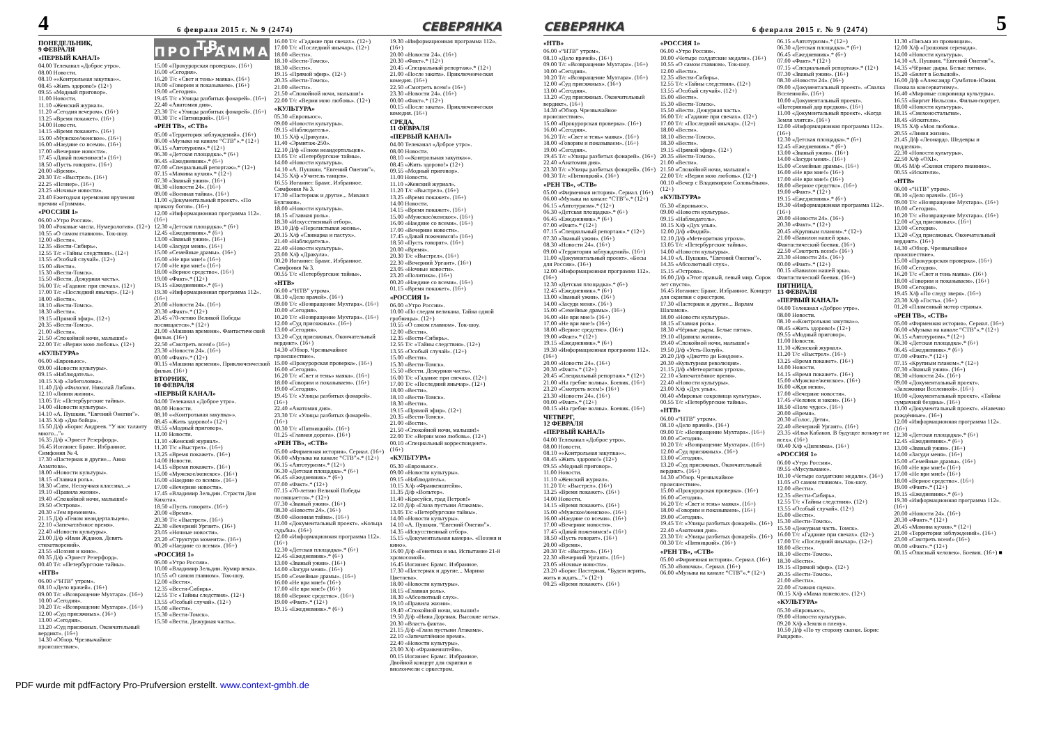4 6 февраля 2015 г. № 9 (2474) СЕВЕРЯНКА
ПОНЕДЕЛЬНИК,
9 ФЕВРАЛЯ
«ПЕРВЫЙ КАНАЛ»
04.00 Телеканал «Доброе утро».
08.00 Новости.
08.10 ««Контрольная закупка»».
08.45 «Жить здорово!» (12+)
09.55 «Модный приговор».
11.00 Новости.
11.10 «Женский журнал».
11.20 «Сегодня вечером». (16+)
13.25 «Время покажет». (16+)
14.00 Новости.
14.15 «Время покажет». (16+)
15.00 «Мужское/женское». (16+)
16.00 «Наедине со всеми». (16+)
17.00 «Вечерние новости».
17.45 «Давай поженимся!» (16+)
18.50 «Пусть говорят». (16+)
20.00 «Время».
20.30 Т/с «Выстрел». (16+)
22.25 «Познер». (16+)
23.25 «Ночные новости».
23.40 Ежегодная церемония вручения премии «Грэмми».
«РОССИЯ 1»
06.00 «Утро России».
10.00 «Роковые числа. Нумерология». (12+)
10.55 «О самом главном». Ток-шоу.
12.00 «Вести».
12.35 «Вести-Сибирь».
12.55 Т/с «Тайны следствия». (12+)
13.55 «Особый случай». (12+)
15.00 «Вести».
15.30 «Вести-Томск».
15.50 «Вести. Дежурная часть».
16.00 Т/с «Гадание при свечах». (12+)
17.00 Т/с «Последний янычар». (12+)
18.00 «Вести».
18.10 «Вести-Томск».
18.30 «Вести».
19.15 «Прямой эфир». (12+)
20.35 «Вести-Томск».
21.00 «Вести».
21.50 «Спокойной ночи, малыши!»
22.00 Т/с «Верни мою любовь». (12+)
«КУЛЬТУРА»
06.00 «Евроньюс».
09.00 «Новости культуры».
09.15 «Наблюдатель».
10.15 Х/ф «Забеголовка».
11.40 Д/ф «Филолог. Николай Либан».
12.10 «Линия жизни».
13.05 Т/с «Петербургские тайны».
14.00 «Новости культуры».
14.10 «А. Пушкин. “Евгений Онегин”».
14.35 Х/ф «Два бойца».
15.50 Д/ф «Борис Андреев. “У нас таланту много...”»
16.35 Д/ф «Эрнест Резерфорд».
16.45 Иоганнес Брамс. Избранное. Симфония № 4.
17.30 «Пастернак и другие... Анна Ахматова».
18.00 «Новости культуры».
18.15 «Главная роль».
18.30 «Сати. Нескучная классика...»
19.10 «Правила жизни».
19.40 «Спокойной ночи, малыши!»
19.50 «Острова».
20.30 «Тем временем».
21.15 Д/ф «Геном неандертальцев».
22.10 «Запечатлённое время».
22.40 «Новости культуры».
23.00 Д/ф «Иван Жданов. Девять стихотворений».
23.55 «Поэзия и кино».
00.35 Д/ф «Эрнест Резерфорд».
00.40 Т/с «Петербургские тайны».
«НТВ»
06.00 «“НТВ” утром».
08.10 «Дело врачей». (16+)
09.00 Т/с «Возвращение Мухтара». (16+)
10.00 «Сегодня».
10.20 Т/с «Возвращение Мухтара». (16+)
12.00 «Суд присяжных». (16+)
13.00 «Сегодня».
13.20 «Суд присяжных. Окончательный вердикт». (16+)
14.30 «Обзор. Чрезвычайное происшествие».
ТВ-ПРОГРАММА
15.00 «Прокурорская проверка». (16+)
16.00 «Сегодня».
16.20 Т/с «Свет и тень» маяка». (16+)
18.00 «Говорим и показываем». (16+)
19.00 «Сегодня».
19.45 Т/с «Улицы разбитых фонарей». (16+)
22.40 «Анатомия дня».
23.30 Т/с «Улицы разбитых фонарей». (16+)
00.30 Т/с «Пятницкий». (16+)
«РЕН ТВ», «СТВ»
05.00 «Территория заблуждений». (16+)
06.00 «Музыка на канале “СТВ”».* (12+)
06.15 «Автотуризм».* (12+)
06.30 «Детская площадка».* (6+)
06.45 «Ежедневник».* (6+)
07.00 «Специальный репортаж».* (12+)
07.15 «Мамина кухня».* (12+)
07.30 «Званый ужин». (16+)
08.30 «Новости 24». (16+)
09.00 «Военная тайна». (16+)
11.00 «Документальный проект». «По приказу богов». (16+)
12.00 «Информационная программа 112». (16+)
12.30 «Детская площадка».* (6+)
12.45 «Ежедневник».* (6+)
13.00 «Званый ужин». (16+)
14.00 «Засуди меня». (16+)
15.00 «Семейные драмы». (16+)
16.00 «Не ври мне!» (16+)
17.00 «Не ври мне!» (16+)
18.00 «Верное средство». (16+)
19.00 «Факт».* (12+)
19.15 «Ежедневник».* (6+)
19.30 «Информационная программа 112». (16+)
20.00 «Новости 24». (16+)
20.30 «Факт».* (12+)
20.45 «70-летию Великой Победы посвящается».* (12+)
21.00 «Машина времени». Фантастический фильм. (16+)
22.50 «Смотреть всем!» (16+)
23.30 «Новости 24». (16+)
00.00 «Факт».* (12+)
00.15 «Машина времени». Приключенческий фильм. (16+)
ВТОРНИК,
10 ФЕВРАЛЯ
«ПЕРВЫЙ КАНАЛ»
04.00 Телеканал «Доброе утро».
08.00 Новости.
08.10 ««Контрольная закупка»».
08.45 «Жить здорово!» (12+)
09.55 «Модный приговор».
11.00 Новости.
11.10 «Женский журнал».
11.20 Т/с «Выстрел». (16+)
13.25 «Время покажет». (16+)
14.00 Новости.
14.15 «Время покажет». (16+)
15.00 «Мужское/женское». (16+)
16.00 «Наедине со всеми». (16+)
17.00 «Вечерние новости».
17.45 «Владимир Зельдин. Страсти Дон Кихота».
18.50 «Пусть говорят». (16+)
20.00 «Время».
20.30 Т/с «Выстрел». (16+)
22.30 «Вечерний Ургант». (16+)
23.05 «Ночные новости».
23.20 «Структура момента». (16+)
00.20 «Наедине со всеми». (16+)
«РОССИЯ 1»
06.00 «Утро России».
10.00 «Владимир Зельдин. Кумир века».
10.55 «О самом главном». Ток-шоу.
12.00 «Вести».
12.35 «Вести-Сибирь».
12.55 Т/с «Тайны следствия». (12+)
13.55 «Особый случай». (12+)
15.00 «Вести».
15.30 «Вести-Томск».
15.50 «Вести. Дежурная часть».
16.00 Т/с «Гадание при свечах». (12+)
17.00 Т/с «Последний янычар». (12+)
18.00 «Вести».
18.10 «Вести-Томск».
18.30 «Вести».
19.15 «Прямой эфир». (12+)
20.35 «Вести-Томск».
21.00 «Вести».
21.50 «Спокойной ночи, малыши!»
22.00 Т/с «Верни мою любовь». (12+)
«КУЛЬТУРА»
05.30 «Евроньюс».
09.00 «Новости культуры».
09.15 «Наблюдатель».
10.15 Х/ф «Дракула».
11.40 «Эрмитаж-250».
12.10 Д/ф «Геном неандертальцев».
13.05 Т/с «Петербургские тайны».
14.00 «Новости культуры».
14.10 «А. Пушкин. “Евгений Онегин”».
14.35 Х/ф «Учитель танцев».
16.55 Иоганнес Брамс. Избранное. Симфония № 3.
17.30 «Пастернак и другие... Михаил Булгаков».
18.00 «Новости культуры».
18.15 «Главная роль».
18.30 «Искусственный отбор».
19.10 Д/ф «Перелистывая жизнь».
20.15 Х/ф «Свинарка и пастух».
21.40 «Наблюдатель».
22.40 «Новости культуры».
23.00 Х/ф «Дракула».
00.20 Иоганнес Брамс. Избранное. Симфония № 3.
00.55 Т/с «Петербургские тайны».
«НТВ»
06.00 «“НТВ” утром».
08.10 «Дело врачей». (16+)
09.00 Т/с «Возвращение Мухтара». (16+)
10.00 «Сегодня».
10.20 Т/с «Возвращение Мухтара». (16+)
12.00 «Суд присяжных». (16+)
13.00 «Сегодня».
13.20 «Суд присяжных. Окончательный вердикт». (16+)
14.30 «Обзор. Чрезвычайное происшествие».
15.00 «Прокурорская проверка». (16+)
16.00 «Сегодня».
16.20 Т/с «Свет и тень» маяка». (16+)
18.00 «Говорим и показываем». (16+)
19.00 «Сегодня».
19.45 Т/с «Улицы разбитых фонарей». (16+)
22.40 «Анатомия дня».
23.30 Т/с «Улицы разбитых фонарей». (16+)
00.30 Т/с «Пятницкий». (16+)
01.25 «Главная дорога». (16+)
«РЕН ТВ», «СТВ»
05.00 «Фирменная история». Сериал. (16+)
06.00 «Музыка на канале “СТВ”».* (12+)
06.15 «Автотуризм».* (12+)
06.30 «Детская площадка».* (6+)
06.45 «Ежедневник».* (6+)
07.00 «Факт».* (12+)
07.15 «70-летию Великой Победы посвящается».* (12+)
07.30 «Званый ужин». (16+)
08.30 «Новости 24». (16+)
09.00 «Военная тайна». (16+)
11.00 «Документальный проект». «Кольца судьбы». (16+)
12.00 «Информационная программа 112». (16+)
12.30 «Детская площадка».* (6+)
12.45 «Ежедневник».* (6+)
13.00 «Званый ужин». (16+)
14.00 «Засуди меня». (16+)
15.00 «Семейные драмы». (16+)
16.00 «Не ври мне!» (16+)
17.00 «Не ври мне!» (16+)
18.00 «Верное средство». (16+)
19.00 «Факт».* (12+)
19.15 «Ежедневник».* (6+)
19.30 «Информационная программа 112». (16+)
20.00 «Новости 24». (16+)
20.30 «Факт».* (12+)
20.45 «Специальный репортаж».* (12+)
21.00 «После заката». Приключенческая комедия. (16+)
22.50 «Смотреть всем!» (16+)
23.30 «Новости 24». (16+)
00.00 «Факт».* (12+)
00.15 «После заката». Приключенческая комедия. (16+)
СРЕДА,
11 ФЕВРАЛЯ
«ПЕРВЫЙ КАНАЛ»
04.00 Телеканал «Доброе утро».
08.00 Новости.
08.10 ««Контрольная закупка»».
08.45 «Жить здорово!» (12+)
09.55 «Модный приговор».
11.00 Новости.
11.10 «Женский журнал».
11.20 Т/с «Выстрел». (16+)
13.25 «Время покажет». (16+)
14.00 Новости.
14.15 «Время покажет». (16+)
15.00 «Мужское/женское». (16+)
16.00 «Наедине со всеми». (16+)
17.00 «Вечерние новости».
17.45 «Давай поженимся!» (16+)
18.50 «Пусть говорят». (16+)
20.00 «Время».
20.30 Т/с «Выстрел». (16+)
22.30 «Вечерний Ургант». (16+)
23.05 «Ночные новости».
23.20 «Политика». (16+)
00.20 «Наедине со всеми». (16+)
01.15 «Время покажет». (16+)
«РОССИЯ 1»
06.00 «Утро России».
10.00 «По следам великана. Тайна одной гробницы». (12+)
10.55 «О самом главном». Ток-шоу.
12.00 «Вести».
12.35 «Вести-Сибирь».
12.55 Т/с «Тайны следствия». (12+)
13.55 «Особый случай». (12+)
15.00 «Вести».
15.30 «Вести-Томск».
15.50 «Вести. Дежурная часть».
16.00 Т/с «Гадание при свечах». (12+)
17.00 Т/с «Последний янычар». (12+)
18.00 «Вести».
18.10 «Вести-Томск».
18.30 «Вести».
19.15 «Прямой эфир». (12+)
20.35 «Вести-Томск».
21.00 «Вести».
21.50 «Спокойной ночи, малыши!»
22.00 Т/с «Верни мою любовь». (12+)
00.10 «Специальный корреспондент». (16+)
«КУЛЬТУРА»
05.30 «Евроньюс».
09.00 «Новости культуры».
09.15 «Наблюдатель».
10.15 Х/ф «Франкенштейн».
11.35 Д/ф «Вольтер».
11.40 «Красуйся, град Петров!»
12.10 Д/ф «Глаза пустыни Атакама».
13.05 Т/с «Петербургские тайны».
14.00 «Новости культуры».
14.10 «А. Пушкин. “Евгений Онегин”».
14.35 «Искусственный отбор».
15.15 «Документальная камера». «Поэзия и кино».
16.00 Д/ф «Генетика и мы. Испытание 21-й хромосомой».
16.45 Иоганнес Брамс. Избранное.
17.30 «Пастернак и другие... Марина Цветаева».
18.00 «Новости культуры».
18.15 «Главная роль».
18.30 «Абсолютный слух».
19.10 «Правила жизни».
19.40 «Спокойной ночи, малыши!»
19.50 Д/ф «Нина Дорлиак. Высокие ноты».
20.30 «Власть факта».
21.15 Д/ф «Глаза пустыни Атакама».
22.10 «Запечатлённое время».
22.40 «Новости культуры».
23.00 Х/ф «Франкенштейн».
00.15 Иоганнес Брамс. Избранное. Двойной концерт для скрипки и виолончели с оркестром.
СЕВЕРЯНКА 6 февраля 2015 г. № 9 (2474) 5
«НТВ»
06.00 «“НТВ” утром».
08.10 «Дело врачей». (16+)
09.00 Т/с «Возвращение Мухтара». (16+)
10.00 «Сегодня».
10.20 Т/с «Возвращение Мухтара». (16+)
12.00 «Суд присяжных». (16+)
13.00 «Сегодня».
13.20 «Суд присяжных. Окончательный вердикт». (16+)
14.30 «Обзор. Чрезвычайное происшествие».
15.00 «Прокурорская проверка». (16+)
16.00 «Сегодня».
16.20 Т/с «Свет и тень» маяка». (16+)
18.00 «Говорим и показываем». (16+)
19.00 «Сегодня».
19.45 Т/с «Улицы разбитых фонарей». (16+)
22.40 «Анатомия дня».
23.30 Т/с «Улицы разбитых фонарей». (16+)
00.30 Т/с «Пятницкий». (16+)
«РЕН ТВ», «СТВ»
05.00 «Фирменная история». Сериал. (16+)
06.00 «Музыка на канале “СТВ”».* (12+)
06.15 «Автотуризм».* (12+)
06.30 «Детская площадка».* (6+)
06.45 «Ежедневник».* (6+)
07.00 «Факт».* (12+)
07.15 «Специальный репортаж».* (12+)
07.30 «Званый ужин». (16+)
08.30 «Новости 24». (16+)
09.00 «Территория заблуждений». (16+)
11.00 «Документальный проект». «Бесы для России». (16+)
12.00 «Информационная программа 112». (16+)
12.30 «Детская площадка».* (6+)
12.45 «Ежедневник».* (6+)
13.00 «Званый ужин». (16+)
14.00 «Засуди меня». (16+)
15.00 «Семейные драмы». (16+)
16.00 «Не ври мне!» (16+)
17.00 «Не ври мне!» (16+)
18.00 «Верное средство». (16+)
19.00 «Факт».* (12+)
19.15 «Ежедневник».* (6+)
19.30 «Информационная программа 112». (16+)
20.00 «Новости 24». (16+)
20.30 «Факт».* (12+)
20.45 «Специальный репортаж».* (12+)
21.00 «На гребне волны». Боевик. (16+)
23.20 «Смотреть всем!» (16+)
23.30 «Новости 24». (16+)
00.00 «Факт».* (12+)
00.15 «На гребне волны». Боевик. (16+)
ЧЕТВЕРГ,
12 ФЕВРАЛЯ
«ПЕРВЫЙ КАНАЛ»
04.00 Телеканал «Доброе утро».
08.00 Новости.
08.10 ««Контрольная закупка»».
08.45 «Жить здорово!» (12+)
09.55 «Модный приговор».
11.00 Новости.
11.10 «Женский журнал».
11.20 Т/с «Выстрел». (16+)
13.25 «Время покажет». (16+)
14.00 Новости.
14.15 «Время покажет». (16+)
15.00 «Мужское/женское». (16+)
16.00 «Наедине со всеми». (16+)
17.00 «Вечерние новости».
17.45 «Давай поженимся!» (16+)
18.50 «Пусть говорят». (16+)
20.00 «Время».
20.30 Т/с «Выстрел». (16+)
22.30 «Вечерний Ургант». (16+)
23.05 «Ночные новости».
23.20 «Борис Пастернак. “Будем верить, жить и ждать...”» (12+)
00.25 «Время покажет». (16+)
«РОССИЯ 1»
06.00 «Утро России».
10.00 «Четыре солдатские медали». (16+)
10.55 «О самом главном». Ток-шоу.
12.00 «Вести».
12.35 «Вести-Сибирь».
12.55 Т/с «Тайны следствия». (12+)
13.55 «Особый случай». (12+)
15.00 «Вести».
15.30 «Вести-Томск».
15.50 «Вести. Дежурная часть».
16.00 Т/с «Гадание при свечах». (12+)
17.00 Т/с «Последний янычар». (12+)
18.00 «Вести».
18.10 «Вести-Томск».
18.30 «Вести».
19.15 «Прямой эфир». (12+)
20.35 «Вести-Томск».
21.00 «Вести».
21.50 «Спокойной ночи, малыши!»
22.00 Т/с «Верни мою любовь». (12+)
00.10 «Вечер с Владимиром Соловьёвым». (12+)
«КУЛЬТУРА»
05.30 «Евроньюс».
09.00 «Новости культуры».
09.15 «Наблюдатель».
10.15 Х/ф «Дух улья».
12.00 Д/ф «Фидий».
12.10 Д/ф «Метеоритная угроза».
13.05 Т/с «Петербургские тайны».
14.00 «Новости культуры».
14.10 «А. Пушкин. “Евгений Онегин”».
14.35 «Абсолютный слух».
15.15 «Острова».
16.00 Д/ф «Этот правый, левый мир. Сорок лет спустя».
16.45 Иоганнес Брамс. Избранное. Концерт для скрипки с оркестром.
17.30 «Пастернак и другие... Варлам Шаламов».
18.00 «Новости культуры».
18.15 «Главная роль».
18.30 «Чёрные дыры. Белые пятна».
19.10 «Правила жизни».
19.40 «Спокойной ночи, малыши!»
19.50 Д/ф «Усть-Полуй».
20.20 Д/ф «Джотто ди Бондоне».
20.30 «Культурная революция».
21.15 Д/ф «Метеоритная угроза».
22.10 «Запечатлённое время».
22.40 «Новости культуры».
23.00 Х/ф «Дух улья».
00.40 «Мировые сокровища культуры».
00.55 Т/с «Петербургские тайны».
«НТВ»
06.00 «“НТВ” утром».
08.10 «Дело врачей». (16+)
09.00 Т/с «Возвращение Мухтара». (16+)
10.00 «Сегодня».
10.20 Т/с «Возвращение Мухтара». (16+)
12.00 «Суд присяжных». (16+)
13.00 «Сегодня».
13.20 «Суд присяжных. Окончательный вердикт». (16+)
14.30 «Обзор. Чрезвычайное происшествие».
15.00 «Прокурорская проверка». (16+)
16.00 «Сегодня».
16.20 Т/с «Свет и тень» маяка». (16+)
18.00 «Говорим и показываем». (16+)
19.00 «Сегодня».
19.45 Т/с «Улицы разбитых фонарей». (16+)
22.40 «Анатомия дня».
23.30 Т/с «Улицы разбитых фонарей». (16+)
00.30 Т/с «Пятницкий». (16+)
«РЕН ТВ», «СТВ»
05.00 «Фирменная история». Сериал. (16+)
05.30 «Вовочка». Сериал. (16+)
06.00 «Музыка на канале “СТВ”».* (12+)
06.15 «Автотуризм».* (12+)
06.30 «Детская площадка».* (6+)
06.45 «Ежедневник».* (6+)
07.00 «Факт».* (12+)
07.15 «Специальный репортаж».* (12+)
07.30 «Званый ужин». (16+)
08.30 «Новости 24». (16+)
09.00 «Документальный проект». «Свалка Вселенной». (16+)
10.00 «Документальный проект». «Потерянный дар предков». (16+)
11.00 «Документальный проект». «Когда Земля злится». (16+)
12.00 «Информационная программа 112». (16+)
12.30 «Детская площадка».* (6+)
12.45 «Ежедневник».* (6+)
13.00 «Званый ужин». (16+)
14.00 «Засуди меня». (16+)
15.00 «Семейные драмы». (16+)
16.00 «Не ври мне!» (16+)
17.00 «Не ври мне!» (16+)
18.00 «Верное средство». (16+)
19.00 «Факт».* (12+)
19.15 «Ежедневник».* (6+)
19.30 «Информационная программа 112». (16+)
20.00 «Новости 24». (16+)
20.30 «Факт».* (12+)
20.45 «Крупным планом».* (12+)
21.00 «Вавилон нашей эры». Фантастический боевик. (16+)
22.50 «Смотреть всем!» (16+)
23.30 «Новости 24». (16+)
00.00 «Факт».* (12+)
00.15 «Вавилон нашей эры». Фантастический боевик. (16+)
ПЯТНИЦА,
13 ФЕВРАЛЯ
«ПЕРВЫЙ КАНАЛ»
04.00 Телеканал «Доброе утро».
08.00 Новости.
08.10 ««Контрольная закупка»».
08.45 «Жить здорово!» (12+)
09.55 «Модный приговор».
11.00 Новости.
11.10 «Женский журнал».
11.20 Т/с «Выстрел». (16+)
13.25 «Время покажет». (16+)
14.00 Новости.
14.15 «Время покажет». (16+)
15.00 «Мужское/женское». (16+)
16.00 «Жди меня».
17.00 «Вечерние новости».
17.45 «Человек и закон». (16+)
18.50 «Поле чудес». (16+)
20.00 «Время».
20.30 «Голос. Дети».
22.40 «Вечерний Ургант». (16+)
23.35 «Илья Кабаков. В будущее возьмут не всех». (16+)
00.40 Х/ф «Дилемма». (16+)
«РОССИЯ 1»
06.00 «Утро России».
09.55 «Мусульмане».
10.10 «Четыре солдатские медали». (16+)
11.05 «О самом главном». Ток-шоу.
12.00 «Вести».
12.35 «Вести-Сибирь».
12.55 Т/с «Тайны следствия». (12+)
13.55 «Особый случай». (12+)
15.00 «Вести».
15.30 «Вести-Томск».
15.50 «Дежурная часть. Томск».
16.00 Т/с «Гадание при свечах». (12+)
17.00 Т/с «Последний янычар». (12+)
18.00 «Вести».
18.10 «Вести-Томск».
18.30 «Вести».
19.15 «Прямой эфир». (12+)
20.35 «Вести-Томск».
21.00 «Вести».
22.00 «Главная сцена».
00.15 Х/ф «Мама поневоле». (12+)
«КУЛЬТУРА»
05.30 «Евроньюс».
09.00 «Новости культуры».
09.20 Х/ф «Земля в плену».
10.50 Д/ф «По ту сторону сказки. Борис Рыцарев».
11.30 «Письма из провинции».
12.00 Х/ф «Грошовая серенада».
14.00 «Новости культуры».
14.10 «А. Пушкин. “Евгений Онегин”».
14.35 «Чёрные дыры. Белые пятна».
15.20 «Билет в Большой».
16.00 Д/ф «Александр Сумбатов-Южин. Похвала консерватизму».
16.40 «Мировые сокровища культуры».
16.55 «Биргит Нильсон». Фильм-портрет.
18.00 «Новости культуры».
18.15 «Смехоностальгия».
18.45 «Искатели».
19.35 Х/ф «Моя любовь».
20.55 «Линия жизни».
21.45 Д/ф «Леонардо. Шедевры и подделки».
22.30 «Новости культуры».
22.50 Х/ф «ОХІ».
00.45 М/ф «Сказки старого пианино».
00.55 «Искатели».
«НТВ»
06.00 «“НТВ” утром».
08.10 «Дело врачей». (16+)
09.00 Т/с «Возвращение Мухтара». (16+)
10.00 «Сегодня».
10.20 Т/с «Возвращение Мухтара». (16+)
12.00 «Суд присяжных». (16+)
13.00 «Сегодня».
13.20 «Суд присяжных. Окончательный вердикт». (16+)
14.30 «Обзор. Чрезвычайное происшествие».
15.00 «Прокурорская проверка». (16+)
16.00 «Сегодня».
16.20 Т/с «Свет и тень маяка». (16+)
18.00 «Говорим и показываем». (16+)
19.00 «Сегодня».
19.45 Х/ф «По следу зверя». (16+)
23.30 Х/ф «Гость». (16+)
01.20 «Пламенный мотор страны».
«РЕН ТВ», «СТВ»
05.00 «Фирменная история». Сериал. (16+)
06.00 «Музыка на канале “СТВ”».* (12+)
06.15 «Автотуризм».* (12+)
06.30 «Детская площадка».* (6+)
06.45 «Ежедневник».* (6+)
07.00 «Факт».* (12+)
07.15 «Крупным планом».* (12+)
07.30 «Званый ужин». (16+)
08.30 «Новости 24». (16+)
09.00 «Документальный проект». «Заложники Вселенной». (16+)
10.00 «Документальный проект». «Тайны сумрачной бездны». (16+)
11.00 «Документальный проект». «Навечно рождённые». (16+)
12.00 «Информационная программа 112». (16+)
12.30 «Детская площадка».* (6+)
12.45 «Ежедневник».* (6+)
13.00 «Званый ужин». (16+)
14.00 «Засуди меня». (16+)
15.00 «Семейные драмы». (16+)
16.00 «Не ври мне!» (16+)
17.00 «Не ври мне!» (16+)
18.00 «Верное средство». (16+)
19.00 «Факт».* (12+)
19.15 «Ежедневник».* (6+)
19.30 «Информационная программа 112». (16+)
20.00 «Новости 24». (16+)
20.30 «Факт».* (12+)
20.45 «Мамина кухня».* (12+)
21.00 «Территория заблуждений». (16+)
23.00 «Смотреть всем!» (16+)
00.00 «Факт».* (12+)
00.15 «Опасный человек». Боевик. (16+) ■
PDF wurde mit pdfFactory Pro-Prufversion erstellt. www.context-gmbh.de